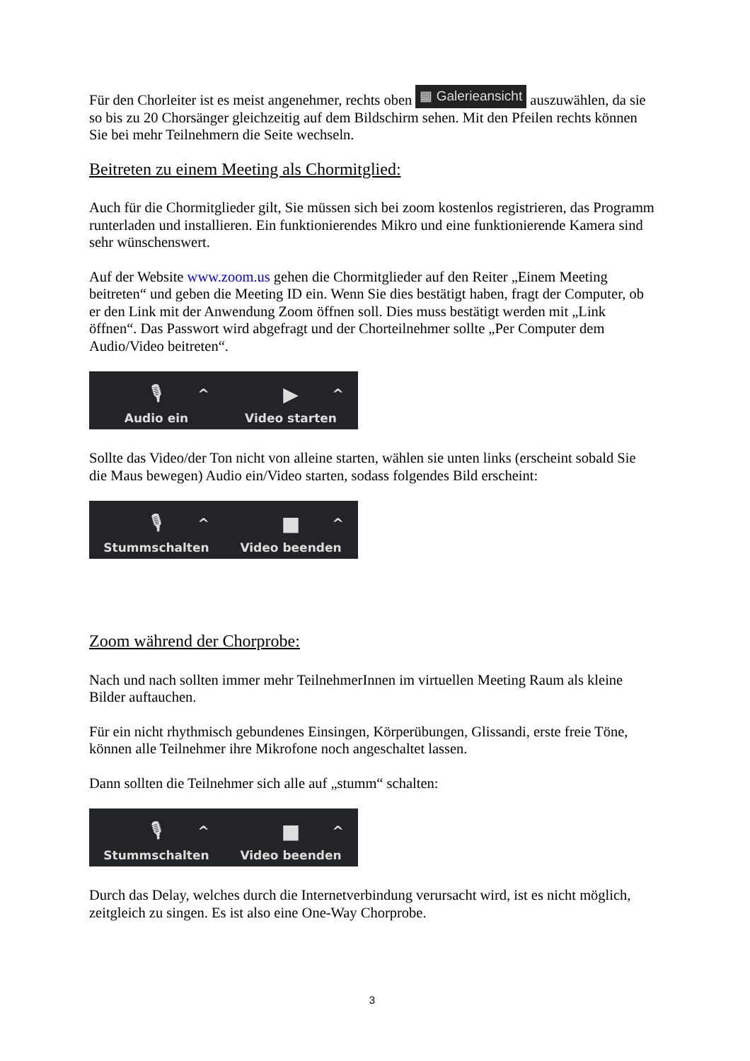Für den Chorleiter ist es meist angenehmer, rechts oben ▦ Galerieansicht auszuwählen, da sie so bis zu 20 Chorsänger gleichzeitig auf dem Bildschirm sehen. Mit den Pfeilen rechts können Sie bei mehr Teilnehmern die Seite wechseln.
Beitreten zu einem Meeting als Chormitglied:
Auch für die Chormitglieder gilt, Sie müssen sich bei zoom kostenlos registrieren, das Programm runterladen und installieren. Ein funktionierendes Mikro und eine funktionierende Kamera sind sehr wünschenswert.
Auf der Website www.zoom.us gehen die Chormitglieder auf den Reiter „Einem Meeting beitreten“ und geben die Meeting ID ein. Wenn Sie dies bestätigt haben, fragt der Computer, ob er den Link mit der Anwendung Zoom öffnen soll. Dies muss bestätigt werden mit „Link öffnen“. Das Passwort wird abgefragt und der Chorteilnehmer sollte „Per Computer dem Audio/Video beitreten“.
🎙
Audio ein
^
▶
Video starten
^
Sollte das Video/der Ton nicht von alleine starten, wählen sie unten links (erscheint sobald Sie die Maus bewegen) Audio ein/Video starten, sodass folgendes Bild erscheint:
🎙
Stummschalten
^
■
Video beenden
^
Zoom während der Chorprobe:
Nach und nach sollten immer mehr TeilnehmerInnen im virtuellen Meeting Raum als kleine Bilder auftauchen.
Für ein nicht rhythmisch gebundenes Einsingen, Körperübungen, Glissandi, erste freie Töne, können alle Teilnehmer ihre Mikrofone noch angeschaltet lassen.
Dann sollten die Teilnehmer sich alle auf „stumm“ schalten:
🎙
Stummschalten
^
■
Video beenden
^
Durch das Delay, welches durch die Internetverbindung verursacht wird, ist es nicht möglich, zeitgleich zu singen. Es ist also eine One-Way Chorprobe.
3